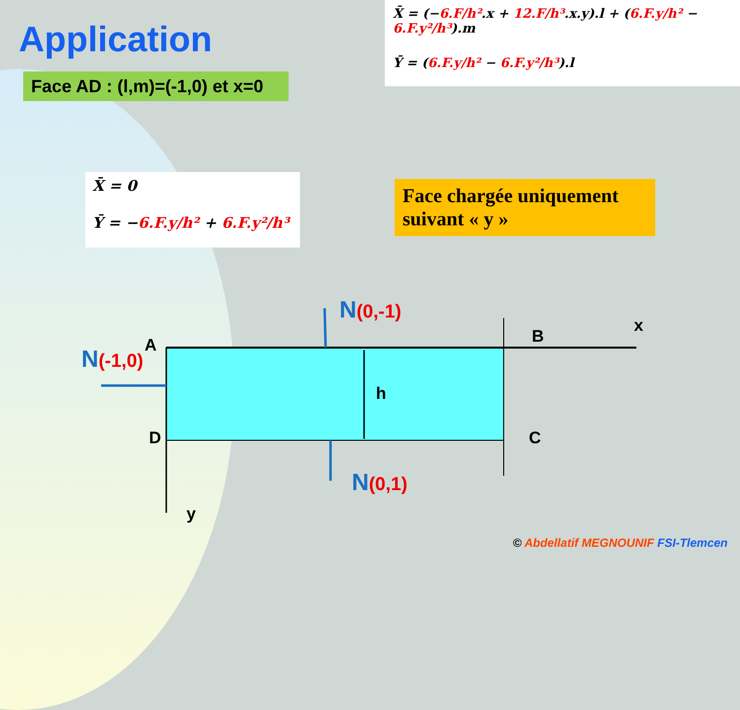Application
Face AD : (l,m)=(-1,0) et x=0
X̄ = (−6.F/h².x + 12.F/h³.x.y).l + (6.F.y/h² − 6.F.y²/h³).m
Ȳ = (6.F.y/h² − 6.F.y²/h³).l
X̄ = 0
Ȳ = −6.F.y/h² + 6.F.y²/h³
Face chargée uniquement suivant « y »
N(0,-1)
N(-1,0)
N(0,1)
A B
C
D
h
x
y
© Abdellatif MEGNOUNIF FSI-Tlemcen